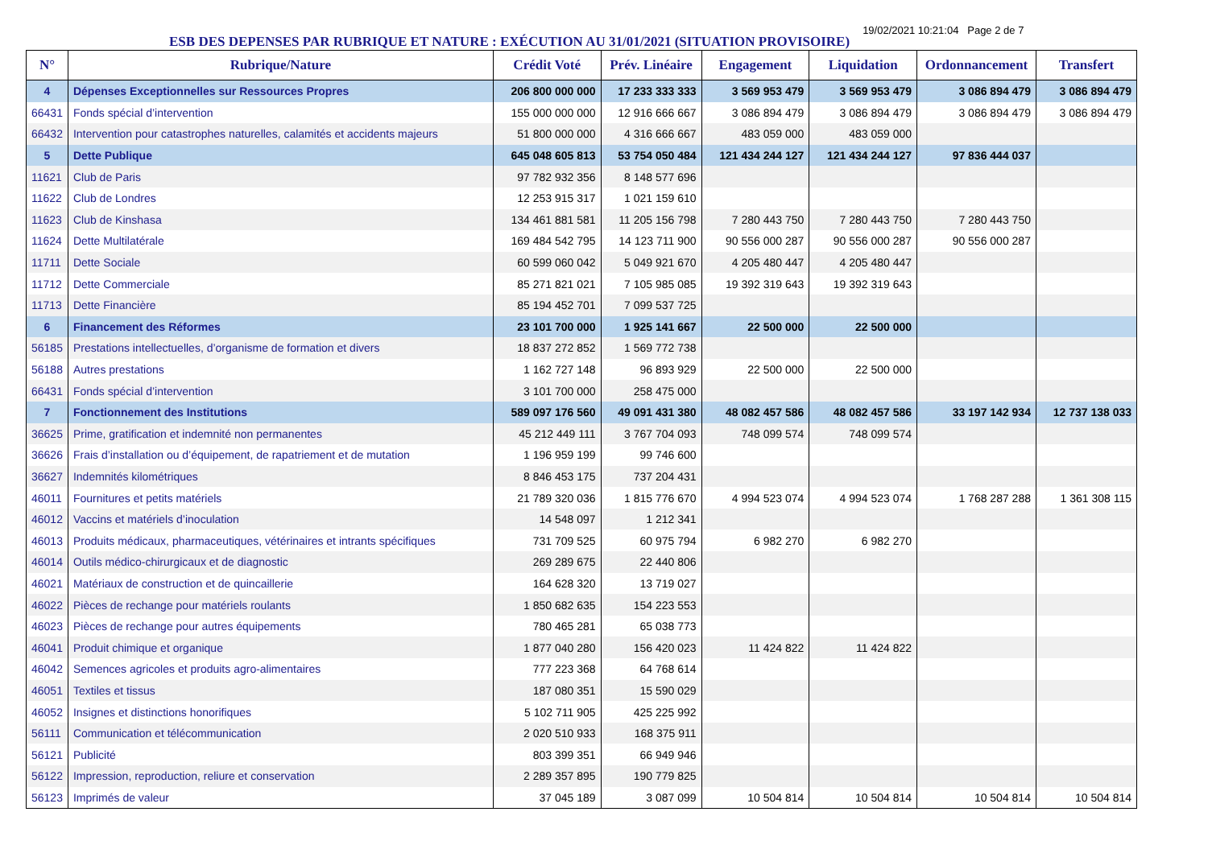ESB DES DEPENSES PAR RUBRIQUE ET NATURE : EXÉCUTION AU 31/01/2021 (SITUATION PROVISOIRE)
19/02/2021 10:21:04 Page 2 de 7
| N° | Rubrique/Nature | Crédit Voté | Prév. Linéaire | Engagement | Liquidation | Ordonnancement | Transfert |
| --- | --- | --- | --- | --- | --- | --- | --- |
| 4 | Dépenses Exceptionnelles sur Ressources Propres | 206 800 000 000 | 17 233 333 333 | 3 569 953 479 | 3 569 953 479 | 3 086 894 479 | 3 086 894 479 |
| 66431 | Fonds spécial d’intervention | 155 000 000 000 | 12 916 666 667 | 3 086 894 479 | 3 086 894 479 | 3 086 894 479 | 3 086 894 479 |
| 66432 | Intervention pour catastrophes naturelles, calamités et accidents majeurs | 51 800 000 000 | 4 316 666 667 | 483 059 000 | 483 059 000 | | |
| 5 | Dette Publique | 645 048 605 813 | 53 754 050 484 | 121 434 244 127 | 121 434 244 127 | 97 836 444 037 | |
| 11621 | Club de Paris | 97 782 932 356 | 8 148 577 696 | | | | |
| 11622 | Club de Londres | 12 253 915 317 | 1 021 159 610 | | | | |
| 11623 | Club de Kinshasa | 134 461 881 581 | 11 205 156 798 | 7 280 443 750 | 7 280 443 750 | 7 280 443 750 | |
| 11624 | Dette Multilatérale | 169 484 542 795 | 14 123 711 900 | 90 556 000 287 | 90 556 000 287 | 90 556 000 287 | |
| 11711 | Dette Sociale | 60 599 060 042 | 5 049 921 670 | 4 205 480 447 | 4 205 480 447 | | |
| 11712 | Dette Commerciale | 85 271 821 021 | 7 105 985 085 | 19 392 319 643 | 19 392 319 643 | | |
| 11713 | Dette Financière | 85 194 452 701 | 7 099 537 725 | | | | |
| 6 | Financement des Réformes | 23 101 700 000 | 1 925 141 667 | 22 500 000 | 22 500 000 | | |
| 56185 | Prestations intellectuelles, d’organisme de formation et divers | 18 837 272 852 | 1 569 772 738 | | | | |
| 56188 | Autres prestations | 1 162 727 148 | 96 893 929 | 22 500 000 | 22 500 000 | | |
| 66431 | Fonds spécial d’intervention | 3 101 700 000 | 258 475 000 | | | | |
| 7 | Fonctionnement des Institutions | 589 097 176 560 | 49 091 431 380 | 48 082 457 586 | 48 082 457 586 | 33 197 142 934 | 12 737 138 033 |
| 36625 | Prime, gratification et indemnité non permanentes | 45 212 449 111 | 3 767 704 093 | 748 099 574 | 748 099 574 | | |
| 36626 | Frais d’installation ou d’équipement, de rapatriement et de mutation | 1 196 959 199 | 99 746 600 | | | | |
| 36627 | Indemnités kilométriques | 8 846 453 175 | 737 204 431 | | | | |
| 46011 | Fournitures et petits matériels | 21 789 320 036 | 1 815 776 670 | 4 994 523 074 | 4 994 523 074 | 1 768 287 288 | 1 361 308 115 |
| 46012 | Vaccins et matériels d’inoculation | 14 548 097 | 1 212 341 | | | | |
| 46013 | Produits médicaux, pharmaceutiques, vétérinaires et intrants spécifiques | 731 709 525 | 60 975 794 | 6 982 270 | 6 982 270 | | |
| 46014 | Outils médico-chirurgicaux et de diagnostic | 269 289 675 | 22 440 806 | | | | |
| 46021 | Matériaux de construction et de quincaillerie | 164 628 320 | 13 719 027 | | | | |
| 46022 | Pièces de rechange pour matériels roulants | 1 850 682 635 | 154 223 553 | | | | |
| 46023 | Pièces de rechange pour autres équipements | 780 465 281 | 65 038 773 | | | | |
| 46041 | Produit chimique et organique | 1 877 040 280 | 156 420 023 | 11 424 822 | 11 424 822 | | |
| 46042 | Semences agricoles et produits agro-alimentaires | 777 223 368 | 64 768 614 | | | | |
| 46051 | Textiles et tissus | 187 080 351 | 15 590 029 | | | | |
| 46052 | Insignes et distinctions honorifiques | 5 102 711 905 | 425 225 992 | | | | |
| 56111 | Communication et télécommunication | 2 020 510 933 | 168 375 911 | | | | |
| 56121 | Publicité | 803 399 351 | 66 949 946 | | | | |
| 56122 | Impression, reproduction, reliure et conservation | 2 289 357 895 | 190 779 825 | | | | |
| 56123 | Imprimés de valeur | 37 045 189 | 3 087 099 | 10 504 814 | 10 504 814 | 10 504 814 | 10 504 814 |